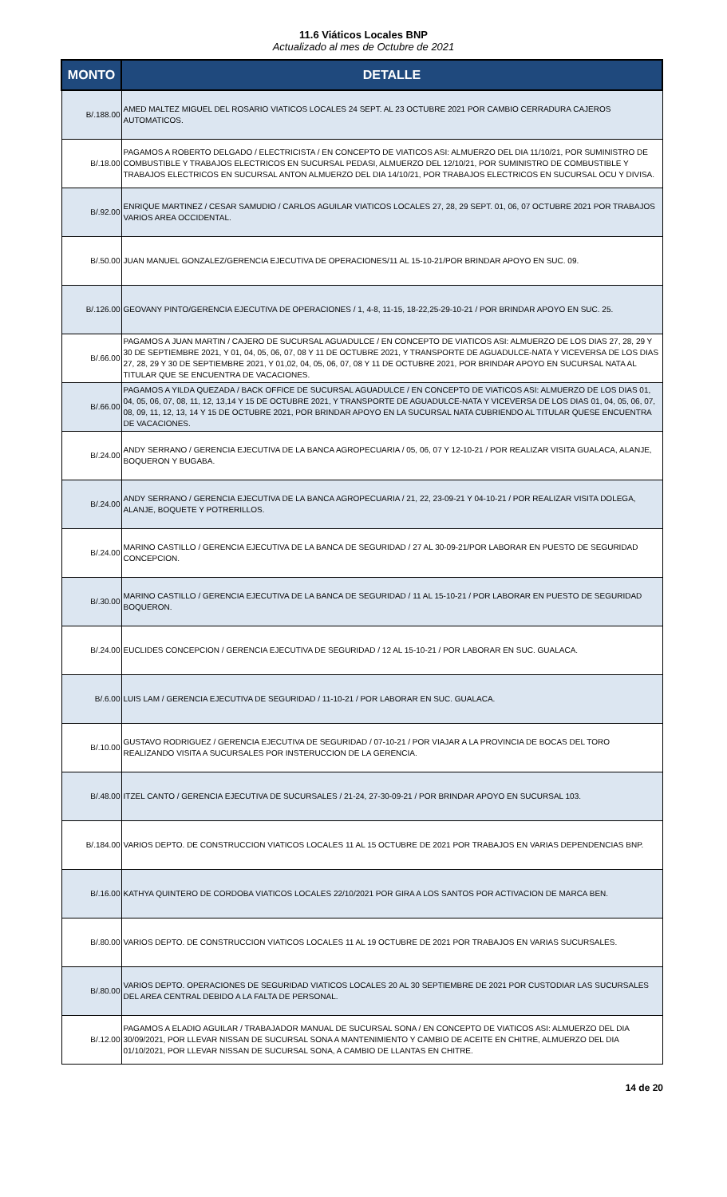11.6 Viáticos Locales BNP
Actualizado al mes de Octubre de 2021
| MONTO | DETALLE |
| --- | --- |
| B/.188.00 | AMED MALTEZ MIGUEL DEL ROSARIO VIATICOS LOCALES 24 SEPT. AL 23 OCTUBRE 2021 POR CAMBIO CERRADURA CAJEROS AUTOMATICOS. |
| B/.18.00 | PAGAMOS A ROBERTO DELGADO / ELECTRICISTA / EN CONCEPTO DE VIATICOS ASI: ALMUERZO DEL DIA 11/10/21, POR SUMINISTRO DE COMBUSTIBLE Y TRABAJOS ELECTRICOS EN SUCURSAL PEDASI, ALMUERZO DEL 12/10/21, POR SUMINISTRO DE COMBUSTIBLE Y TRABAJOS ELECTRICOS EN SUCURSAL ANTON ALMUERZO DEL DIA 14/10/21, POR TRABAJOS ELECTRICOS EN SUCURSAL OCU Y DIVISA. |
| B/.92.00 | ENRIQUE MARTINEZ / CESAR SAMUDIO / CARLOS AGUILAR VIATICOS LOCALES 27, 28, 29 SEPT. 01, 06, 07 OCTUBRE 2021 POR TRABAJOS VARIOS AREA OCCIDENTAL. |
| B/.50.00 | JUAN MANUEL GONZALEZ/GERENCIA EJECUTIVA DE OPERACIONES/11 AL 15-10-21/POR BRINDAR APOYO EN SUC. 09. |
| B/.126.00 | GEOVANY PINTO/GERENCIA EJECUTIVA DE OPERACIONES / 1, 4-8, 11-15, 18-22,25-29-10-21 / POR BRINDAR APOYO EN SUC. 25. |
| B/.66.00 | PAGAMOS A JUAN MARTIN / CAJERO DE SUCURSAL AGUADULCE / EN CONCEPTO DE VIATICOS ASI: ALMUERZO DE LOS DIAS 27, 28, 29 Y 30 DE SEPTIEMBRE 2021, Y 01, 04, 05, 06, 07, 08 Y 11 DE OCTUBRE 2021, Y TRANSPORTE DE AGUADULCE-NATA Y VICEVERSA DE LOS DIAS 27, 28, 29 Y 30 DE SEPTIEMBRE 2021, Y 01,02, 04, 05, 06, 07, 08 Y 11 DE OCTUBRE 2021, POR BRINDAR APOYO EN SUCURSAL NATA AL TITULAR QUE SE ENCUENTRA DE VACACIONES. |
| B/.66.00 | PAGAMOS A YILDA QUEZADA / BACK OFFICE DE SUCURSAL AGUADULCE / EN CONCEPTO DE VIATICOS ASI: ALMUERZO DE LOS DIAS 01, 04, 05, 06, 07, 08, 11, 12, 13,14 Y 15 DE OCTUBRE 2021, Y TRANSPORTE DE AGUADULCE-NATA Y VICEVERSA DE LOS DIAS 01, 04, 05, 06, 07, 08, 09, 11, 12, 13, 14 Y 15 DE OCTUBRE 2021, POR BRINDAR APOYO EN LA SUCURSAL NATA CUBRIENDO AL TITULAR QUESE ENCUENTRA DE VACACIONES. |
| B/.24.00 | ANDY SERRANO / GERENCIA EJECUTIVA DE LA BANCA AGROPECUARIA / 05, 06, 07 Y 12-10-21 / POR REALIZAR VISITA GUALACA, ALANJE, BOQUERON Y BUGABA. |
| B/.24.00 | ANDY SERRANO / GERENCIA EJECUTIVA DE LA BANCA AGROPECUARIA / 21, 22, 23-09-21 Y 04-10-21 / POR REALIZAR VISITA DOLEGA, ALANJE, BOQUETE Y POTRERILLOS. |
| B/.24.00 | MARINO CASTILLO / GERENCIA EJECUTIVA DE LA BANCA DE SEGURIDAD / 27 AL 30-09-21/POR LABORAR EN PUESTO DE SEGURIDAD CONCEPCION. |
| B/.30.00 | MARINO CASTILLO / GERENCIA EJECUTIVA DE LA BANCA DE SEGURIDAD / 11 AL 15-10-21 / POR LABORAR EN PUESTO DE SEGURIDAD BOQUERON. |
| B/.24.00 | EUCLIDES CONCEPCION / GERENCIA EJECUTIVA DE SEGURIDAD / 12 AL 15-10-21 / POR LABORAR EN SUC. GUALACA. |
| B/.6.00 | LUIS LAM / GERENCIA EJECUTIVA DE SEGURIDAD / 11-10-21 / POR LABORAR EN SUC. GUALACA. |
| B/.10.00 | GUSTAVO RODRIGUEZ / GERENCIA EJECUTIVA DE SEGURIDAD / 07-10-21 / POR VIAJAR A LA PROVINCIA DE BOCAS DEL TORO REALIZANDO VISITA A SUCURSALES POR INSTERUCCION DE LA GERENCIA. |
| B/.48.00 | ITZEL CANTO / GERENCIA EJECUTIVA DE SUCURSALES / 21-24, 27-30-09-21 / POR BRINDAR APOYO EN SUCURSAL 103. |
| B/.184.00 | VARIOS DEPTO. DE CONSTRUCCION VIATICOS LOCALES 11 AL 15 OCTUBRE DE 2021 POR TRABAJOS EN VARIAS DEPENDENCIAS BNP. |
| B/.16.00 | KATHYA QUINTERO DE CORDOBA VIATICOS LOCALES 22/10/2021 POR GIRA A LOS SANTOS POR ACTIVACION DE MARCA BEN. |
| B/.80.00 | VARIOS DEPTO. DE CONSTRUCCION VIATICOS LOCALES 11 AL 19 OCTUBRE DE 2021 POR TRABAJOS EN VARIAS SUCURSALES. |
| B/.80.00 | VARIOS DEPTO. OPERACIONES DE SEGURIDAD VIATICOS LOCALES 20 AL 30 SEPTIEMBRE DE 2021 POR CUSTODIAR LAS SUCURSALES DEL AREA CENTRAL DEBIDO A LA FALTA DE PERSONAL. |
| B/.12.00 | PAGAMOS A ELADIO AGUILAR / TRABAJADOR MANUAL DE SUCURSAL SONA / EN CONCEPTO DE VIATICOS ASI: ALMUERZO DEL DIA 30/09/2021, POR LLEVAR NISSAN DE SUCURSAL SONA A MANTENIMIENTO Y CAMBIO DE ACEITE EN CHITRE, ALMUERZO DEL DIA 01/10/2021, POR LLEVAR NISSAN DE SUCURSAL SONA, A CAMBIO DE LLANTAS EN CHITRE. |
14 de 20